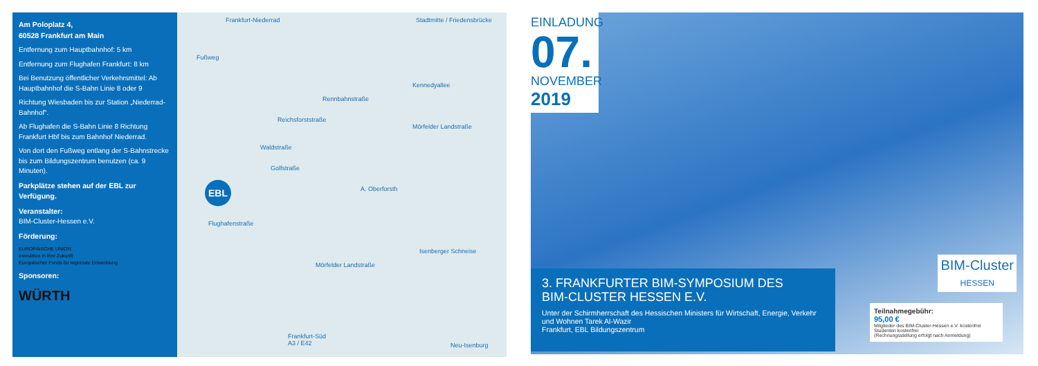Am Poloplatz 4,
60528 Frankfurt am Main
Entfernung zum Hauptbahnhof: 5 km
Entfernung zum Flughafen Frankfurt: 8 km
Bei Benutzung öffentlicher Verkehrsmittel: Ab Hauptbahnhof die S-Bahn Linie 8 oder 9
Richtung Wiesbaden bis zur Station „Niederrad-Bahnhof“.
Ab Flughafen die S-Bahn Linie 8 Richtung Frankfurt Hbf bis zum Bahnhof Niederrad.
Von dort den Fußweg entlang der S-Bahnstrecke bis zum Bildungszentrum benutzen (ca. 9 Minuten).
Parkplätze stehen auf der EBL zur Verfügung.
Veranstalter:
BIM-Cluster-Hessen e.V.
Förderung:
EUROPÄISCHE UNION:
Investition in Ihre Zukunft
Europäischer Fonds für regionale Entwicklung
Sponsoren:
WÜRTH
Frankfurt-Niederrad Stadtmitte / Friedensbrücke
Fußweg
Kennedyallee
Rennbahnstraße
Reichsforststraße
Mörfelder Landstraße
Waldstraße
Golfstraße
A. Oberforsth
Flughafenstraße
Mörfelder Landstraße
Isenberger Schneise
Frankfurt-Süd
A3 / E42 Neu-Isenburg
EBL
EINLADUNG
07.
NOVEMBER
2019
3. FRANKFURTER BIM-SYMPOSIUM DES
BIM-CLUSTER HESSEN E.V.
Unter der Schirmherrschaft des Hessischen Ministers für Wirtschaft, Energie, Verkehr und Wohnen Tarek Al-Wazir
Frankfurt, EBL Bildungszentrum
BIM-Cluster
HESSEN
Teilnahmegebühr:
95,00 €
Mitglieder des BIM-Cluster-Hessen e.V. kostenfrei
Studenten kostenfrei
(Rechnungsstellung erfolgt nach Anmeldung)